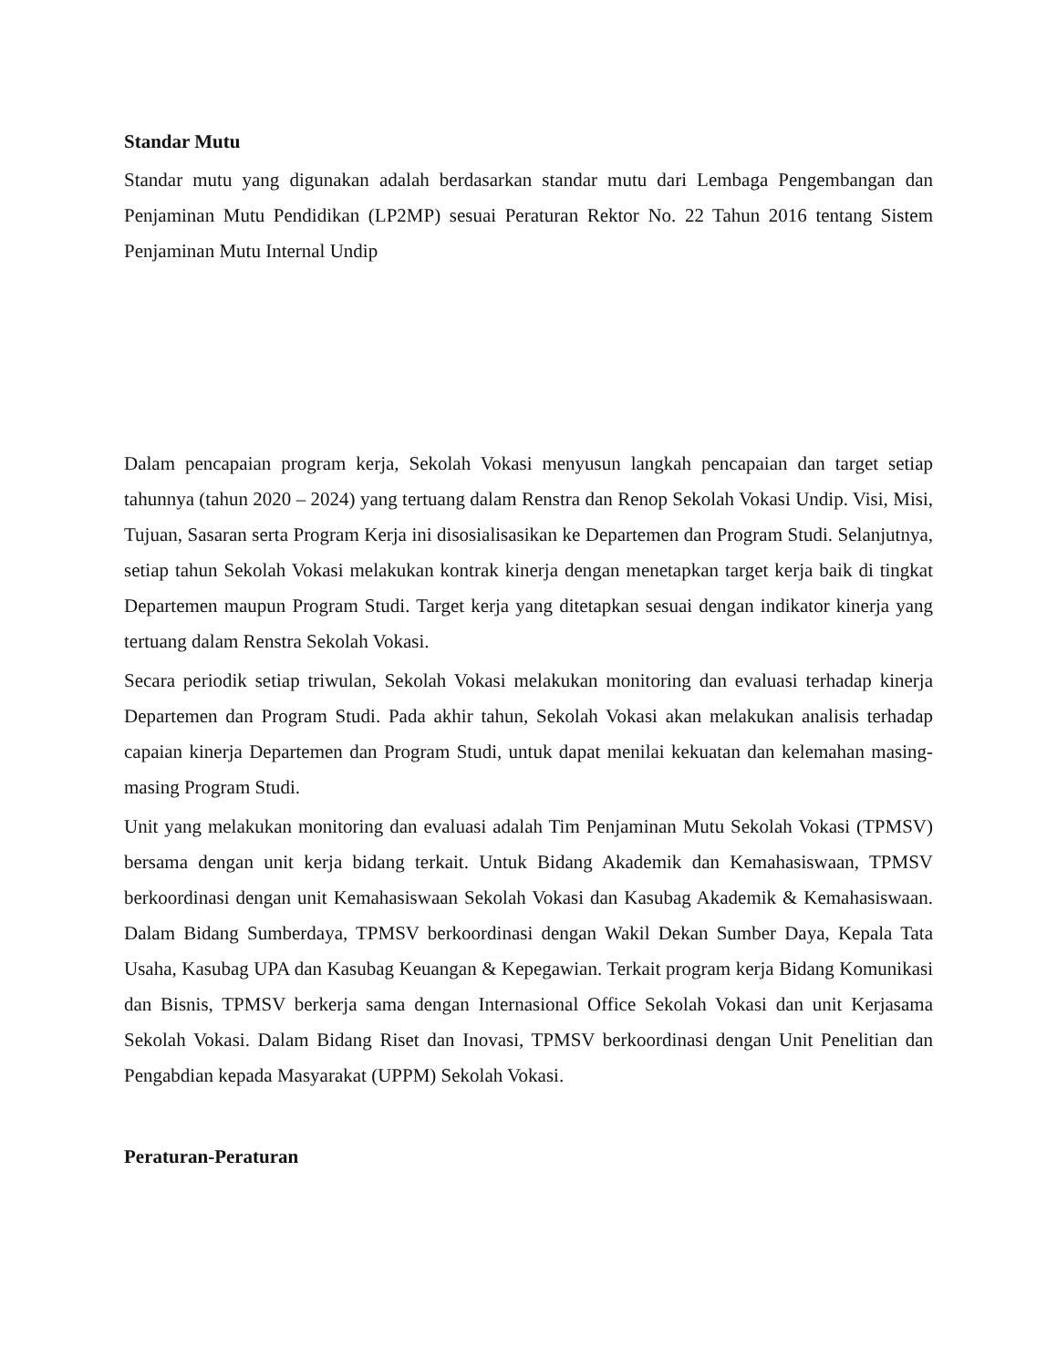Standar Mutu
Standar mutu yang digunakan adalah berdasarkan standar mutu dari Lembaga Pengembangan dan Penjaminan Mutu Pendidikan (LP2MP) sesuai Peraturan Rektor No. 22 Tahun 2016 tentang Sistem Penjaminan Mutu Internal Undip
Dalam pencapaian program kerja, Sekolah Vokasi menyusun langkah pencapaian dan target setiap tahunnya (tahun 2020 – 2024) yang tertuang dalam Renstra dan Renop Sekolah Vokasi Undip. Visi, Misi, Tujuan, Sasaran serta Program Kerja ini disosialisasikan ke Departemen dan Program Studi. Selanjutnya, setiap tahun Sekolah Vokasi melakukan kontrak kinerja dengan menetapkan target kerja baik di tingkat Departemen maupun Program Studi. Target kerja yang ditetapkan sesuai dengan indikator kinerja yang tertuang dalam Renstra Sekolah Vokasi.
Secara periodik setiap triwulan, Sekolah Vokasi melakukan monitoring dan evaluasi terhadap kinerja Departemen dan Program Studi. Pada akhir tahun, Sekolah Vokasi akan melakukan analisis terhadap capaian kinerja Departemen dan Program Studi, untuk dapat menilai kekuatan dan kelemahan masing-masing Program Studi.
Unit yang melakukan monitoring dan evaluasi adalah Tim Penjaminan Mutu Sekolah Vokasi (TPMSV) bersama dengan unit kerja bidang terkait. Untuk Bidang Akademik dan Kemahasiswaan, TPMSV berkoordinasi dengan unit Kemahasiswaan Sekolah Vokasi dan Kasubag Akademik & Kemahasiswaan. Dalam Bidang Sumberdaya, TPMSV berkoordinasi dengan Wakil Dekan Sumber Daya, Kepala Tata Usaha, Kasubag UPA dan Kasubag Keuangan & Kepegawian. Terkait program kerja Bidang Komunikasi dan Bisnis, TPMSV berkerja sama dengan Internasional Office Sekolah Vokasi dan unit Kerjasama Sekolah Vokasi. Dalam Bidang Riset dan Inovasi, TPMSV berkoordinasi dengan Unit Penelitian dan Pengabdian kepada Masyarakat (UPPM) Sekolah Vokasi.
Peraturan-Peraturan